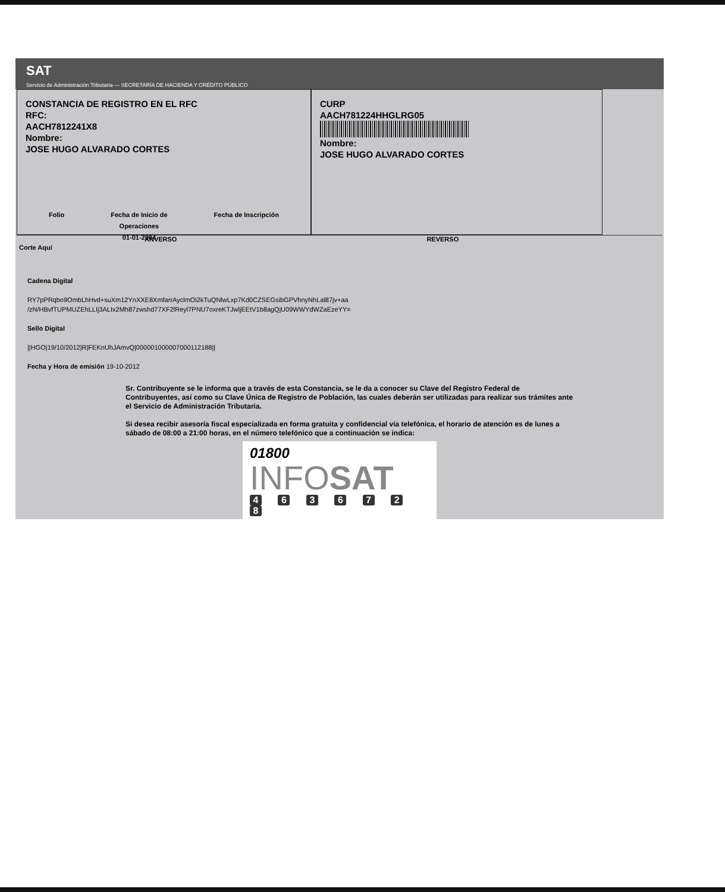SAT
Servicio de Administración Tributaria — SECRETARÍA DE HACIENDA Y CRÉDITO PÚBLICO
CONSTANCIA DE REGISTRO EN EL RFC
RFC:
AACH7812241X8
Nombre:
JOSE HUGO ALVARADO CORTES
Folio Fecha de Inicio de
Operaciones
01-01-2004
Fecha de Inscripción
CURP
AACH781224HHGLRG05
Nombre:
JOSE HUGO ALVARADO CORTES
ANVERSO REVERSO
Corte Aquí
Cadena Digital
RY7pPRqbo9OmbLhHvd+suXm12YnXXE8XmfarrAyclmOi2kTuQNlwLxp7Kd0CZSEGsibGPVhnyNhLal87jv+aa
/zN/HBvfTUPMUZEhLLIj3ALIx2Mh87zwshd77XF2lReyl7PNU7oxreKTJwljEEtV1b8agQjU09WWYdWZaEzeYY=
Sello Digital
||HGO|19/10/2012|R|FEKnUhJAmvQ|00000100000700011218​8||
Fecha y Hora de emisión 19-10-2012
Sr. Contribuyente se le informa que a través de esta Constancia, se le da a conocer su Clave del Registro Federal de Contribuyentes, así como su Clave Única de Registro de Población, las cuales deberán ser utilizadas para realizar sus trámites ante el Servicio de Administración Tributaria.
Si desea recibir asesoría fiscal especializada en forma gratuita y confidencial vía telefónica, el horario de atención es de lunes a sábado de 08:00 a 21:00 horas, en el número telefónico que a continuación se indica:
01800
INFOSAT
4 6 3 6 7 2 8